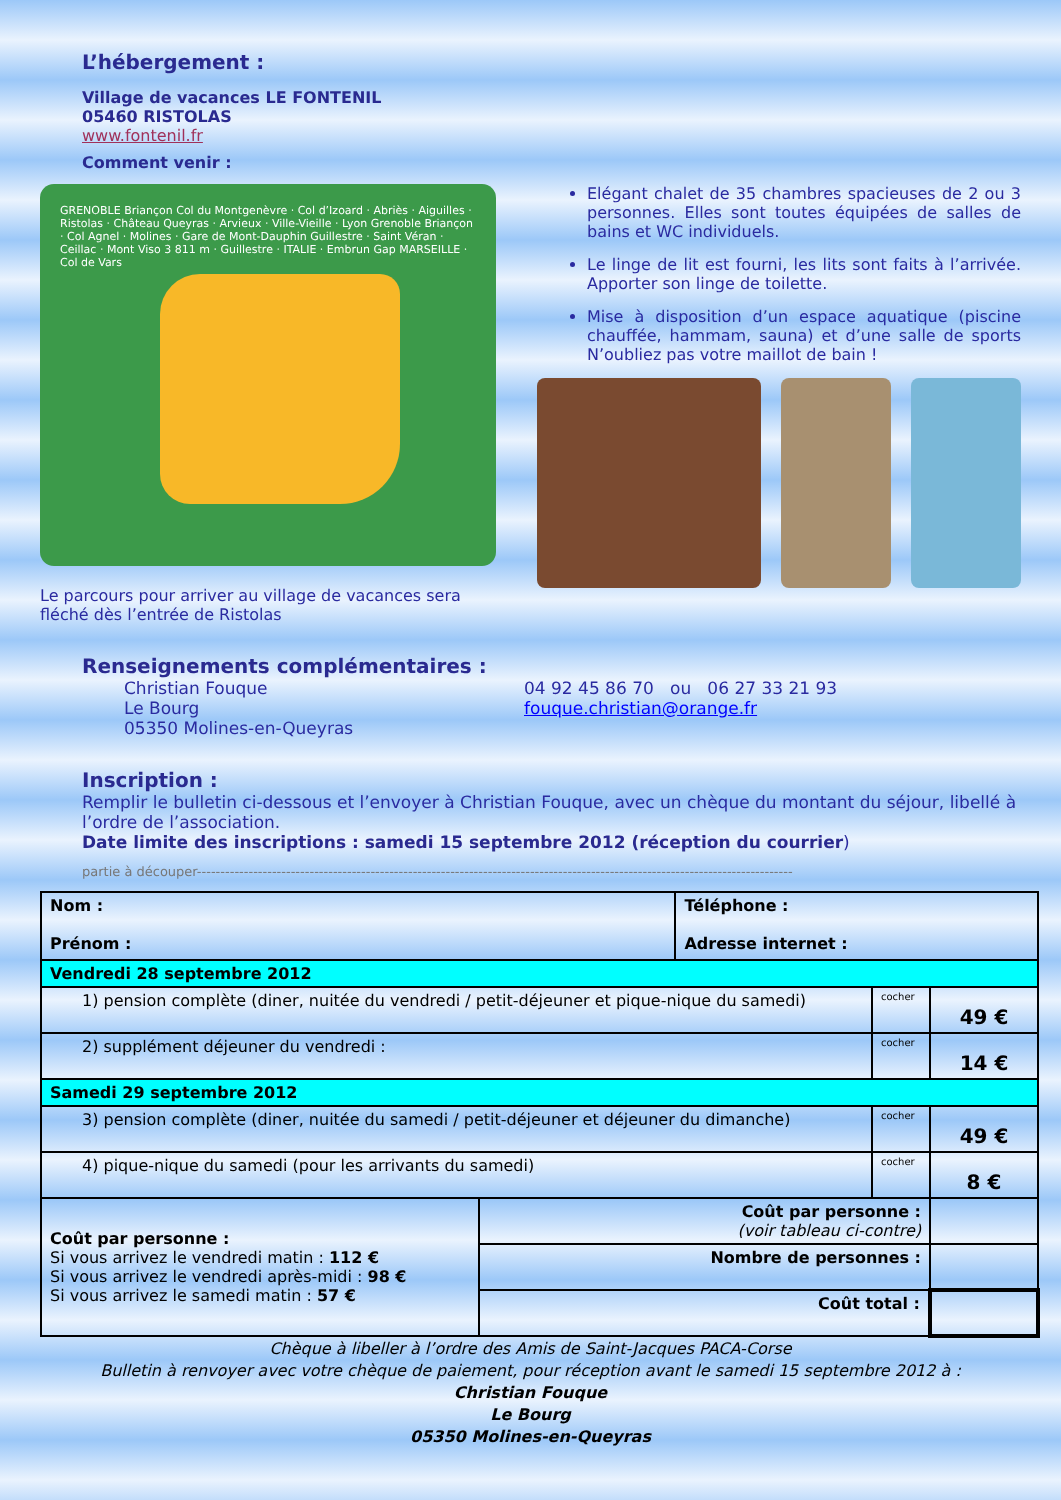L’hébergement :
Village de vacances LE FONTENIL
05460 RISTOLAS
www.fontenil.fr
Comment venir :
GRENOBLE Briançon Col du Montgenèvre · Col d’Izoard · Abriès · Aiguilles · Ristolas · Château Queyras · Arvieux · Ville-Vieille · Lyon Grenoble Briançon · Col Agnel · Molines · Gare de Mont-Dauphin Guillestre · Saint Véran · Ceillac · Mont Viso 3 811 m · Guillestre · ITALIE · Embrun Gap MARSEILLE · Col de Vars
Le parcours pour arriver au village de vacances sera fléché dès l’entrée de Ristolas
Elégant chalet de 35 chambres spacieuses de 2 ou 3 personnes. Elles sont toutes équipées de salles de bains et WC individuels.
Le linge de lit est fourni, les lits sont faits à l’arrivée. Apporter son linge de toilette.
Mise à disposition d’un espace aquatique (piscine chauffée, hammam, sauna) et d’une salle de sports N’oubliez pas votre maillot de bain !
Renseignements complémentaires :
Christian Fouque
Le Bourg
05350 Molines-en-Queyras
04 92 45 86 70 ou 06 27 33 21 93
fouque.christian@orange.fr
Inscription :
Remplir le bulletin ci-dessous et l’envoyer à Christian Fouque, avec un chèque du montant du séjour, libellé à l’ordre de l’association.
Date limite des inscriptions : samedi 15 septembre 2012 (réception du courrier)
partie à découper-------------------------------------------------------------------------------------------------------------------------------
| Nom : Prénom : | | Téléphone : Adresse internet : | | |
| Vendredi 28 septembre 2012 | | | | |
| 1) pension complète (diner, nuitée du vendredi / petit-déjeuner et pique-nique du samedi) | | | cocher | 49 € |
| 2) supplément déjeuner du vendredi : | | | cocher | 14 € |
| Samedi 29 septembre 2012 | | | | |
| 3) pension complète (diner, nuitée du samedi / petit-déjeuner et déjeuner du dimanche) | | | cocher | 49 € |
| 4) pique-nique du samedi (pour les arrivants du samedi) | | | cocher | 8 € |
| Coût par personne : Si vous arrivez le vendredi matin : 112 € Si vous arrivez le vendredi après-midi : 98 € Si vous arrivez le samedi matin : 57 € | Coût par personne : (voir tableau ci-contre) | | | |
| | Nombre de personnes : | | | |
| | Coût total : | | | |
Chèque à libeller à l’ordre des Amis de Saint-Jacques PACA-Corse
Bulletin à renvoyer avec votre chèque de paiement, pour réception avant le samedi 15 septembre 2012 à :
Christian Fouque
Le Bourg
05350 Molines-en-Queyras